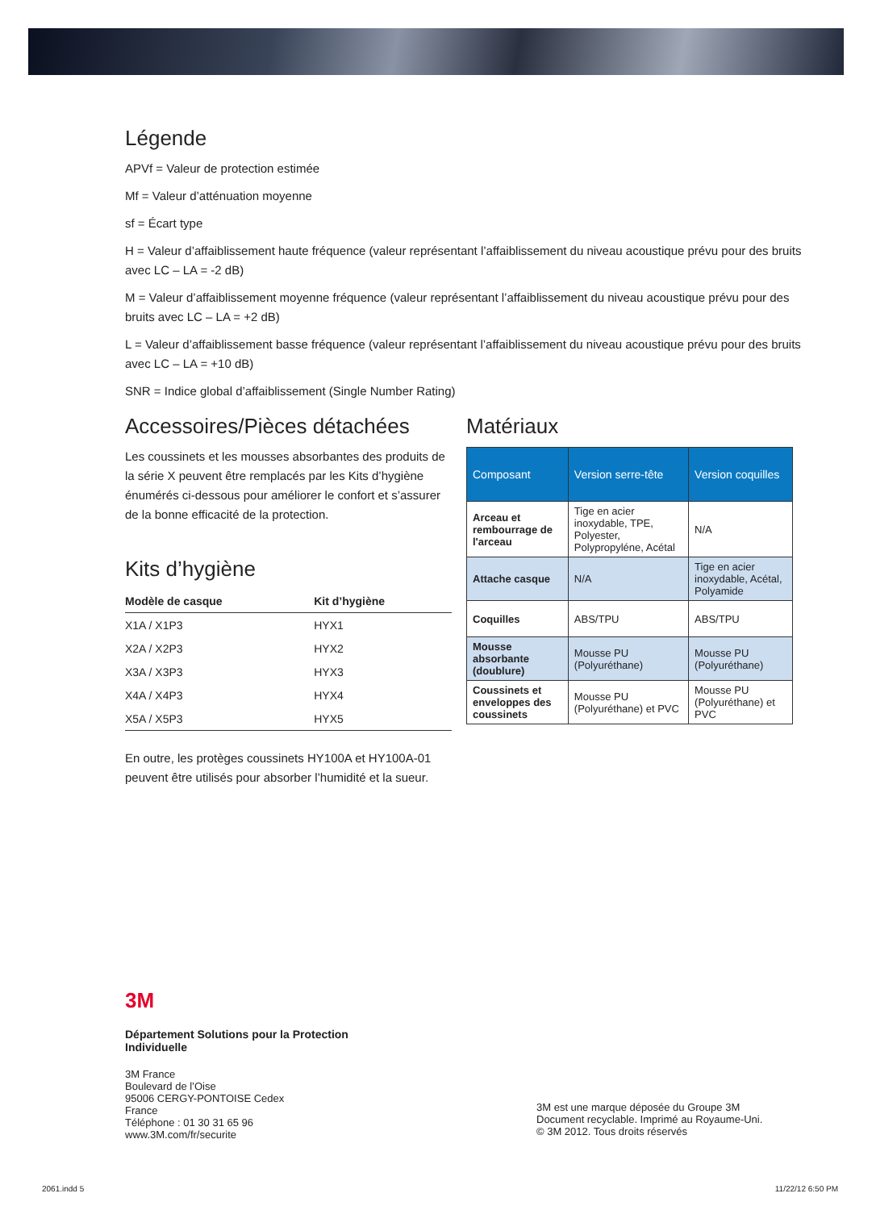Légende
APVf = Valeur de protection estimée
Mf = Valeur d’atténuation moyenne
sf = Écart type
H = Valeur d’affaiblissement haute fréquence (valeur représentant l’affaiblissement du niveau acoustique prévu pour des bruits avec LC – LA = -2 dB)
M = Valeur d’affaiblissement moyenne fréquence (valeur représentant l’affaiblissement du niveau acoustique prévu pour des bruits avec LC – LA = +2 dB)
L = Valeur d’affaiblissement basse fréquence (valeur représentant l’affaiblissement du niveau acoustique prévu pour des bruits avec LC – LA = +10 dB)
SNR = Indice global d’affaiblissement (Single Number Rating)
Accessoires/Pièces détachées
Les coussinets et les mousses absorbantes des produits de la série X peuvent être remplacés par les Kits d’hygiène énumérés ci-dessous pour améliorer le confort et s’assurer de la bonne efficacité de la protection.
Kits d’hygiène
| Modèle de casque | Kit d’hygiène |
| --- | --- |
| X1A / X1P3 | HYX1 |
| X2A / X2P3 | HYX2 |
| X3A / X3P3 | HYX3 |
| X4A / X4P3 | HYX4 |
| X5A / X5P3 | HYX5 |
En outre, les protèges coussinets HY100A et HY100A-01 peuvent être utilisés pour absorber l’humidité et la sueur.
Matériaux
| Composant | Version serre-tête | Version coquilles |
| --- | --- | --- |
| Arceau et rembourrage de l'arceau | Tige en acier inoxydable, TPE, Polyester, Polypropyléne, Acétal | N/A |
| Attache casque | N/A | Tige en acier inoxydable, Acétal, Polyamide |
| Coquilles | ABS/TPU | ABS/TPU |
| Mousse absorbante (doublure) | Mousse PU (Polyuréthane) | Mousse PU (Polyuréthane) |
| Coussinets et enveloppes des coussinets | Mousse PU (Polyuréthane) et PVC | Mousse PU (Polyuréthane) et PVC |
3M
Département Solutions pour la Protection
Individuelle
3M France
Boulevard de l’Oise
95006 CERGY-PONTOISE Cedex
France
Téléphone : 01 30 31 65 96
www.3M.com/fr/securite
3M est une marque déposée du Groupe 3M
Document recyclable. Imprimé au Royaume-Uni.
© 3M 2012. Tous droits réservés
2061.indd 5 11/22/12 6:50 PM